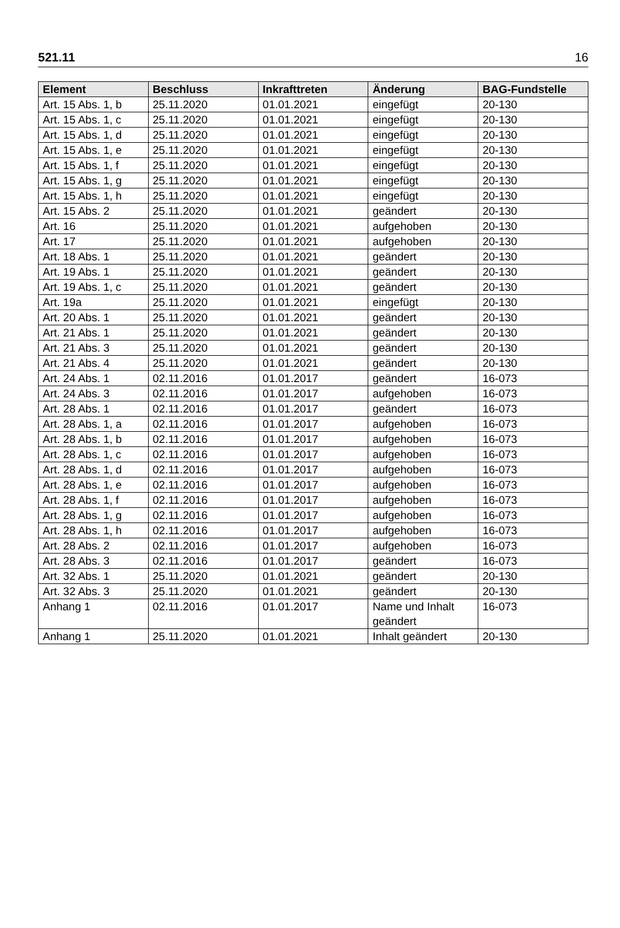521.11 16
| Element | Beschluss | Inkrafttreten | Änderung | BAG-Fundstelle |
| --- | --- | --- | --- | --- |
| Art. 15 Abs. 1, b | 25.11.2020 | 01.01.2021 | eingefügt | 20-130 |
| Art. 15 Abs. 1, c | 25.11.2020 | 01.01.2021 | eingefügt | 20-130 |
| Art. 15 Abs. 1, d | 25.11.2020 | 01.01.2021 | eingefügt | 20-130 |
| Art. 15 Abs. 1, e | 25.11.2020 | 01.01.2021 | eingefügt | 20-130 |
| Art. 15 Abs. 1, f | 25.11.2020 | 01.01.2021 | eingefügt | 20-130 |
| Art. 15 Abs. 1, g | 25.11.2020 | 01.01.2021 | eingefügt | 20-130 |
| Art. 15 Abs. 1, h | 25.11.2020 | 01.01.2021 | eingefügt | 20-130 |
| Art. 15 Abs. 2 | 25.11.2020 | 01.01.2021 | geändert | 20-130 |
| Art. 16 | 25.11.2020 | 01.01.2021 | aufgehoben | 20-130 |
| Art. 17 | 25.11.2020 | 01.01.2021 | aufgehoben | 20-130 |
| Art. 18 Abs. 1 | 25.11.2020 | 01.01.2021 | geändert | 20-130 |
| Art. 19 Abs. 1 | 25.11.2020 | 01.01.2021 | geändert | 20-130 |
| Art. 19 Abs. 1, c | 25.11.2020 | 01.01.2021 | geändert | 20-130 |
| Art. 19a | 25.11.2020 | 01.01.2021 | eingefügt | 20-130 |
| Art. 20 Abs. 1 | 25.11.2020 | 01.01.2021 | geändert | 20-130 |
| Art. 21 Abs. 1 | 25.11.2020 | 01.01.2021 | geändert | 20-130 |
| Art. 21 Abs. 3 | 25.11.2020 | 01.01.2021 | geändert | 20-130 |
| Art. 21 Abs. 4 | 25.11.2020 | 01.01.2021 | geändert | 20-130 |
| Art. 24 Abs. 1 | 02.11.2016 | 01.01.2017 | geändert | 16-073 |
| Art. 24 Abs. 3 | 02.11.2016 | 01.01.2017 | aufgehoben | 16-073 |
| Art. 28 Abs. 1 | 02.11.2016 | 01.01.2017 | geändert | 16-073 |
| Art. 28 Abs. 1, a | 02.11.2016 | 01.01.2017 | aufgehoben | 16-073 |
| Art. 28 Abs. 1, b | 02.11.2016 | 01.01.2017 | aufgehoben | 16-073 |
| Art. 28 Abs. 1, c | 02.11.2016 | 01.01.2017 | aufgehoben | 16-073 |
| Art. 28 Abs. 1, d | 02.11.2016 | 01.01.2017 | aufgehoben | 16-073 |
| Art. 28 Abs. 1, e | 02.11.2016 | 01.01.2017 | aufgehoben | 16-073 |
| Art. 28 Abs. 1, f | 02.11.2016 | 01.01.2017 | aufgehoben | 16-073 |
| Art. 28 Abs. 1, g | 02.11.2016 | 01.01.2017 | aufgehoben | 16-073 |
| Art. 28 Abs. 1, h | 02.11.2016 | 01.01.2017 | aufgehoben | 16-073 |
| Art. 28 Abs. 2 | 02.11.2016 | 01.01.2017 | aufgehoben | 16-073 |
| Art. 28 Abs. 3 | 02.11.2016 | 01.01.2017 | geändert | 16-073 |
| Art. 32 Abs. 1 | 25.11.2020 | 01.01.2021 | geändert | 20-130 |
| Art. 32 Abs. 3 | 25.11.2020 | 01.01.2021 | geändert | 20-130 |
| Anhang 1 | 02.11.2016 | 01.01.2017 | Name und Inhalt geändert | 16-073 |
| Anhang 1 | 25.11.2020 | 01.01.2021 | Inhalt geändert | 20-130 |